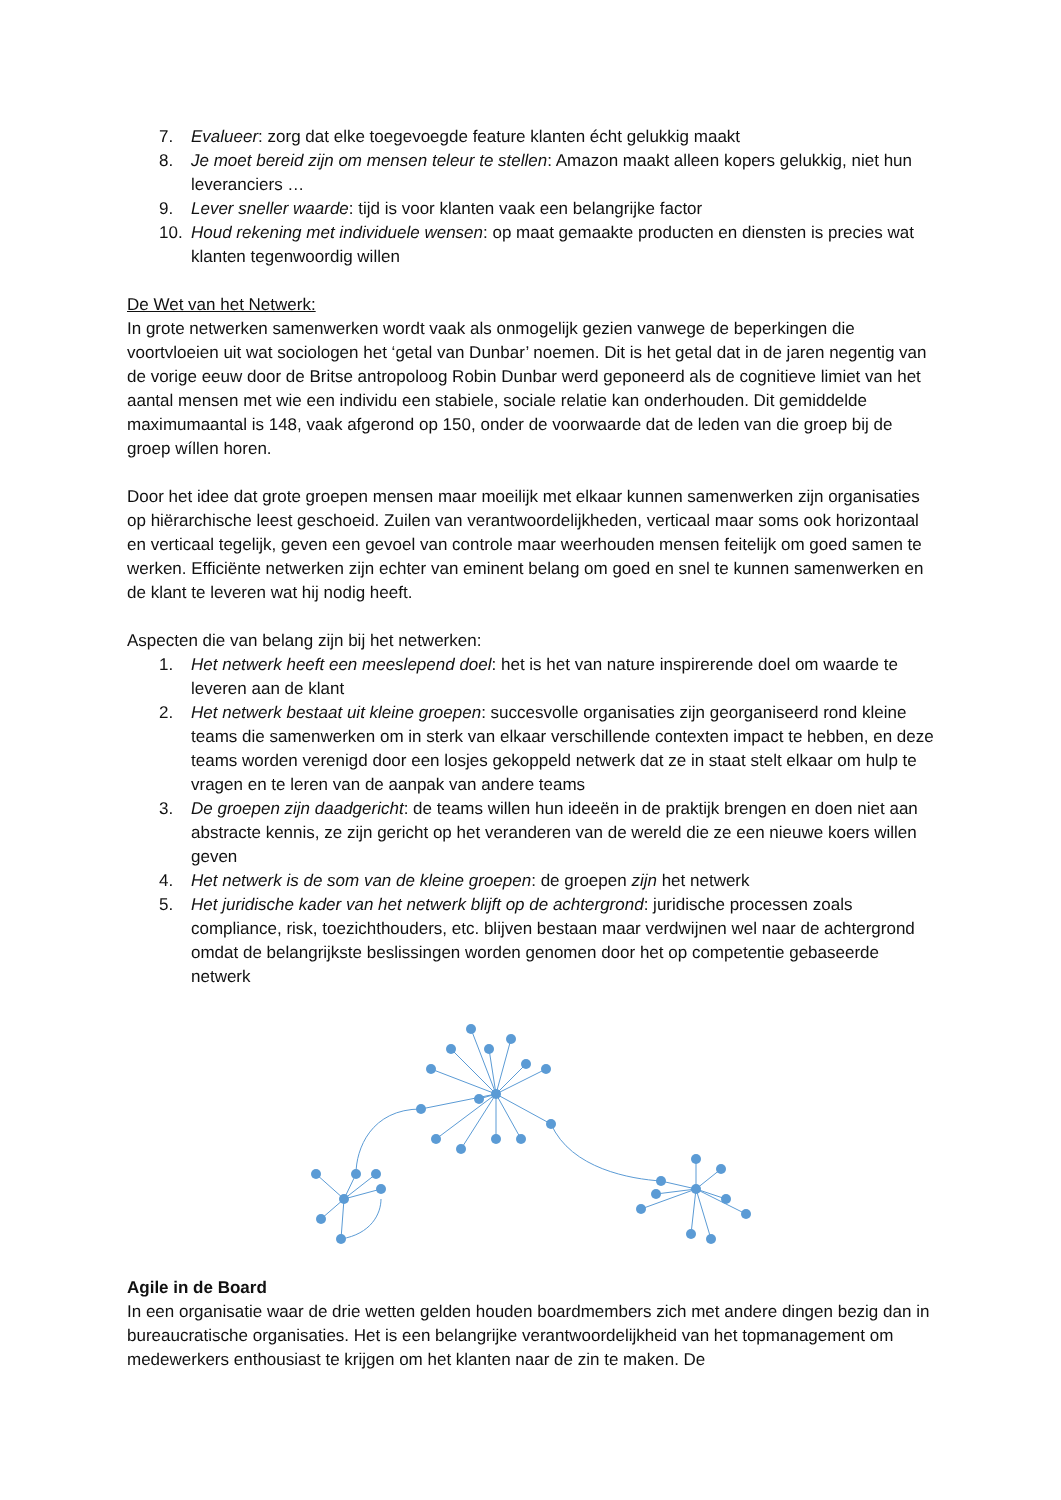7. Evalueer: zorg dat elke toegevoegde feature klanten écht gelukkig maakt
8. Je moet bereid zijn om mensen teleur te stellen: Amazon maakt alleen kopers gelukkig, niet hun leveranciers …
9. Lever sneller waarde: tijd is voor klanten vaak een belangrijke factor
10. Houd rekening met individuele wensen: op maat gemaakte producten en diensten is precies wat klanten tegenwoordig willen
De Wet van het Netwerk:
In grote netwerken samenwerken wordt vaak als onmogelijk gezien vanwege de beperkingen die voortvloeien uit wat sociologen het ‘getal van Dunbar’ noemen. Dit is het getal dat in de jaren negentig van de vorige eeuw door de Britse antropoloog Robin Dunbar werd geponeerd als de cognitieve limiet van het aantal mensen met wie een individu een stabiele, sociale relatie kan onderhouden. Dit gemiddelde maximumaantal is 148, vaak afgerond op 150, onder de voorwaarde dat de leden van die groep bij de groep wíllen horen.
Door het idee dat grote groepen mensen maar moeilijk met elkaar kunnen samenwerken zijn organisaties op hiërarchische leest geschoeid. Zuilen van verantwoordelijkheden, verticaal maar soms ook horizontaal en verticaal tegelijk, geven een gevoel van controle maar weerhouden mensen feitelijk om goed samen te werken. Efficiënte netwerken zijn echter van eminent belang om goed en snel te kunnen samenwerken en de klant te leveren wat hij nodig heeft.
Aspecten die van belang zijn bij het netwerken:
1. Het netwerk heeft een meeslepend doel: het is het van nature inspirerende doel om waarde te leveren aan de klant
2. Het netwerk bestaat uit kleine groepen: succesvolle organisaties zijn georganiseerd rond kleine teams die samenwerken om in sterk van elkaar verschillende contexten impact te hebben, en deze teams worden verenigd door een losjes gekoppeld netwerk dat ze in staat stelt elkaar om hulp te vragen en te leren van de aanpak van andere teams
3. De groepen zijn daadgericht: de teams willen hun ideeën in de praktijk brengen en doen niet aan abstracte kennis, ze zijn gericht op het veranderen van de wereld die ze een nieuwe koers willen geven
4. Het netwerk is de som van de kleine groepen: de groepen zijn het netwerk
5. Het juridische kader van het netwerk blijft op de achtergrond: juridische processen zoals compliance, risk, toezichthouders, etc. blijven bestaan maar verdwijnen wel naar de achtergrond omdat de belangrijkste beslissingen worden genomen door het op competentie gebaseerde netwerk
Agile in de Board
In een organisatie waar de drie wetten gelden houden boardmembers zich met andere dingen bezig dan in bureaucratische organisaties. Het is een belangrijke verantwoordelijkheid van het topmanagement om medewerkers enthousiast te krijgen om het klanten naar de zin te maken. De